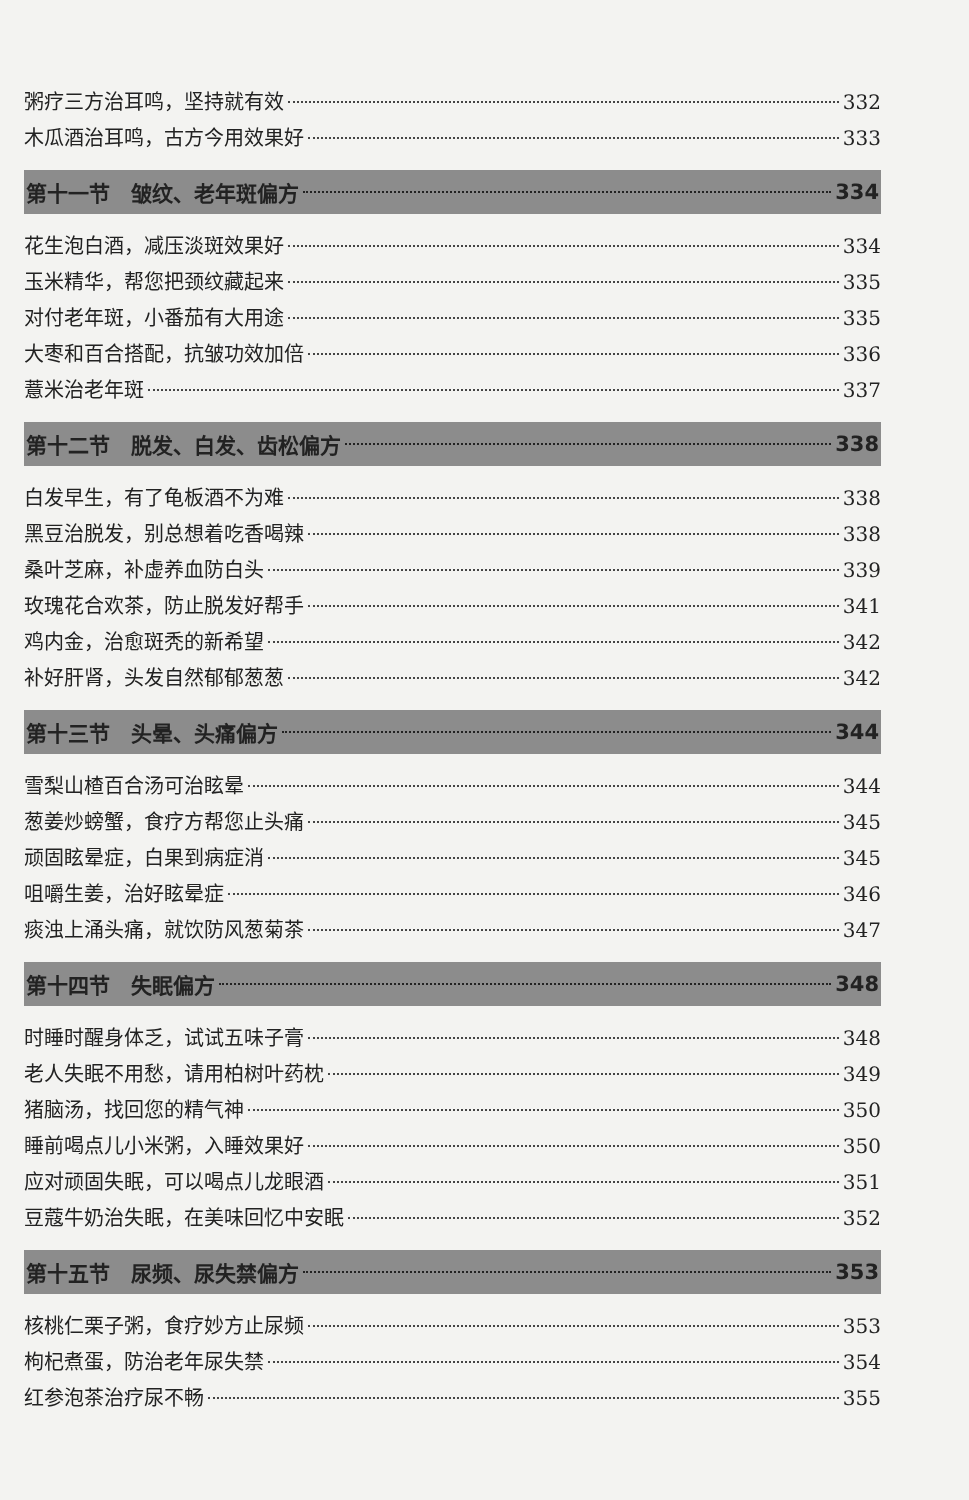粥疗三方治耳鸣，坚持就有效 332
木瓜酒治耳鸣，古方今用效果好 333
第十一节　皱纹、老年斑偏方 334
花生泡白酒，减压淡斑效果好 334
玉米精华，帮您把颈纹藏起来 335
对付老年斑，小番茄有大用途 335
大枣和百合搭配，抗皱功效加倍 336
薏米治老年斑 337
第十二节　脱发、白发、齿松偏方 338
白发早生，有了龟板酒不为难 338
黑豆治脱发，别总想着吃香喝辣 338
桑叶芝麻，补虚养血防白头 339
玫瑰花合欢茶，防止脱发好帮手 341
鸡内金，治愈斑秃的新希望 342
补好肝肾，头发自然郁郁葱葱 342
第十三节　头晕、头痛偏方 344
雪梨山楂百合汤可治眩晕 344
葱姜炒螃蟹，食疗方帮您止头痛 345
顽固眩晕症，白果到病症消 345
咀嚼生姜，治好眩晕症 346
痰浊上涌头痛，就饮防风葱菊茶 347
第十四节　失眠偏方 348
时睡时醒身体乏，试试五味子膏 348
老人失眠不用愁，请用柏树叶药枕 349
猪脑汤，找回您的精气神 350
睡前喝点儿小米粥，入睡效果好 350
应对顽固失眠，可以喝点儿龙眼酒 351
豆蔻牛奶治失眠，在美味回忆中安眠 352
第十五节　尿频、尿失禁偏方 353
核桃仁栗子粥，食疗妙方止尿频 353
枸杞煮蛋，防治老年尿失禁 354
红参泡茶治疗尿不畅 355